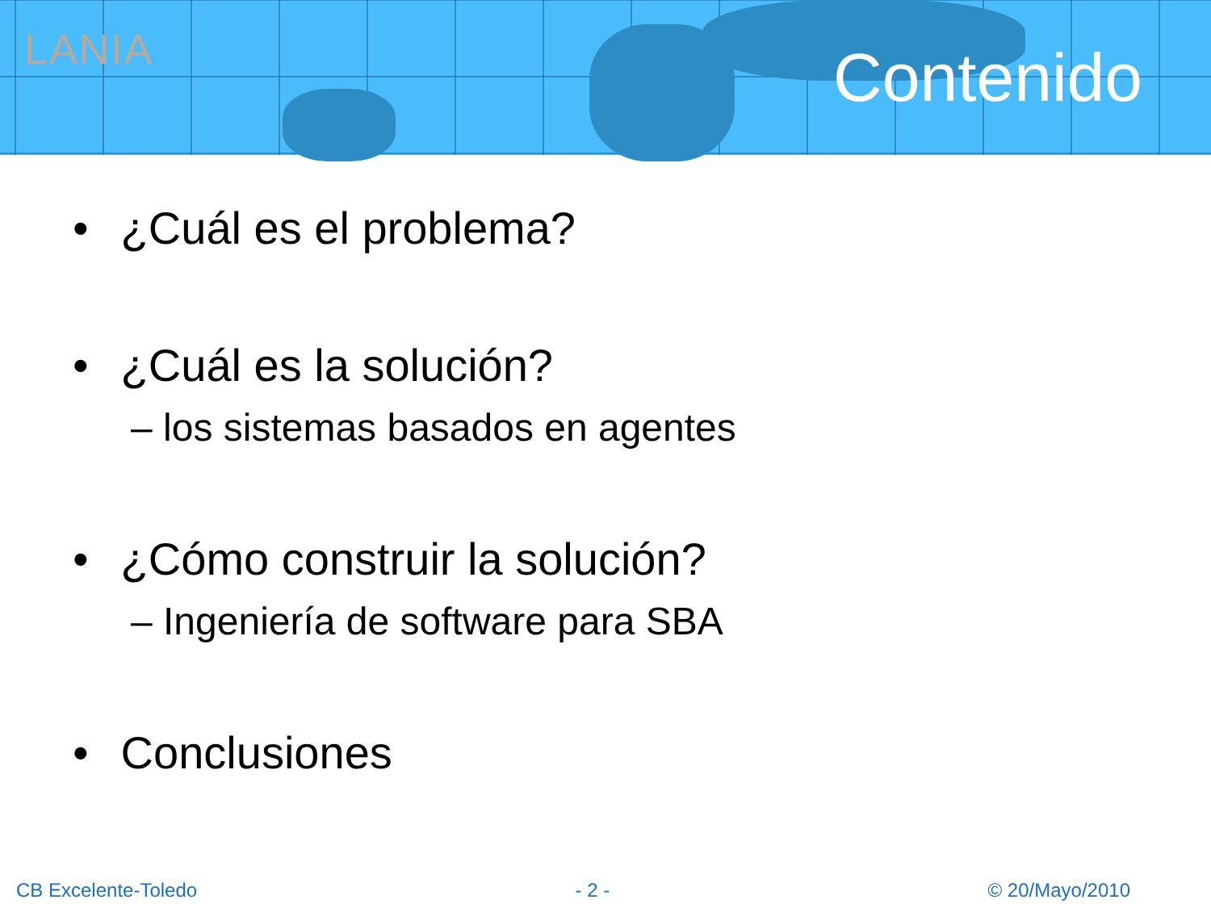LANIA
Contenido
• ¿Cuál es el problema?
• ¿Cuál es la solución?
– los sistemas basados en agentes
• ¿Cómo construir la solución?
– Ingeniería de software para SBA
• Conclusiones
CB Excelente-Toledo - 2 - © 20/Mayo/2010